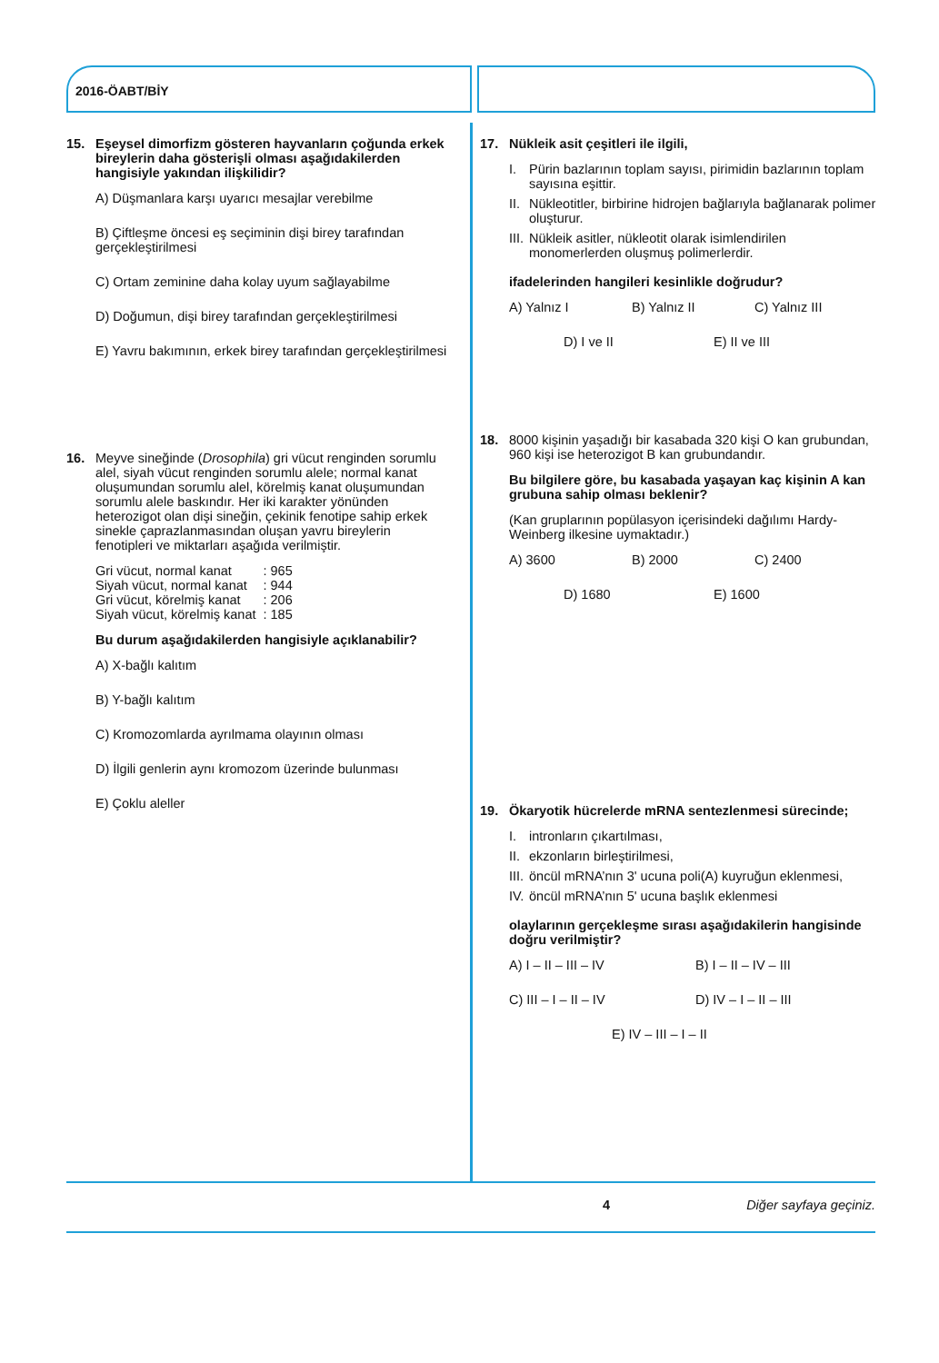2016-ÖABT/BİY
15. Eşeysel dimorfizm gösteren hayvanların çoğunda erkek bireylerin daha gösterişli olması aşağıdakilerden hangisiyle yakından ilişkilidir?
A) Düşmanlara karşı uyarıcı mesajlar verebilme
B) Çiftleşme öncesi eş seçiminin dişi birey tarafından gerçekleştirilmesi
C) Ortam zeminine daha kolay uyum sağlayabilme
D) Doğumun, dişi birey tarafından gerçekleştirilmesi
E) Yavru bakımının, erkek birey tarafından gerçekleştirilmesi
16. Meyve sineğinde (Drosophila) gri vücut renginden sorumlu alel, siyah vücut renginden sorumlu alele; normal kanat oluşumundan sorumlu alel, körelmiş kanat oluşumundan sorumlu alele baskındır. Her iki karakter yönünden heterozigot olan dişi sineğin, çekinik fenotipe sahip erkek sinekle çaprazlanmasından oluşan yavru bireylerin fenotipleri ve miktarları aşağıda verilmiştir.
| Gri vücut, normal kanat | : 965 |
| Siyah vücut, normal kanat | : 944 |
| Gri vücut, körelmiş kanat | : 206 |
| Siyah vücut, körelmiş kanat | : 185 |
Bu durum aşağıdakilerden hangisiyle açıklanabilir?
A) X-bağlı kalıtım
B) Y-bağlı kalıtım
C) Kromozomlarda ayrılmama olayının olması
D) İlgili genlerin aynı kromozom üzerinde bulunması
E) Çoklu aleller
17. Nükleik asit çeşitleri ile ilgili,
I. Pürin bazlarının toplam sayısı, pirimidin bazlarının toplam sayısına eşittir.
II. Nükleotitler, birbirine hidrojen bağlarıyla bağlanarak polimer oluşturur.
III. Nükleik asitler, nükleotit olarak isimlendirilen monomerlerden oluşmuş polimerlerdir.
ifadelerinden hangileri kesinlikle doğrudur?
A) Yalnız I B) Yalnız II C) Yalnız III
D) I ve II E) II ve III
18. 8000 kişinin yaşadığı bir kasabada 320 kişi O kan grubundan, 960 kişi ise heterozigot B kan grubundandır.
Bu bilgilere göre, bu kasabada yaşayan kaç kişinin A kan grubuna sahip olması beklenir?
(Kan gruplarının popülasyon içerisindeki dağılımı Hardy-Weinberg ilkesine uymaktadır.)
A) 3600 B) 2000 C) 2400
D) 1680 E) 1600
19. Ökaryotik hücrelerde mRNA sentezlenmesi sürecinde;
I. intronların çıkartılması,
II. ekzonların birleştirilmesi,
III. öncül mRNA’nın 3' ucuna poli(A) kuyruğun eklenmesi,
IV. öncül mRNA’nın 5' ucuna başlık eklenmesi
olaylarının gerçekleşme sırası aşağıdakilerin hangisinde doğru verilmiştir?
A) I – II – III – IV B) I – II – IV – III
C) III – I – II – IV D) IV – I – II – III
E) IV – III – I – II
4 Diğer sayfaya geçiniz.